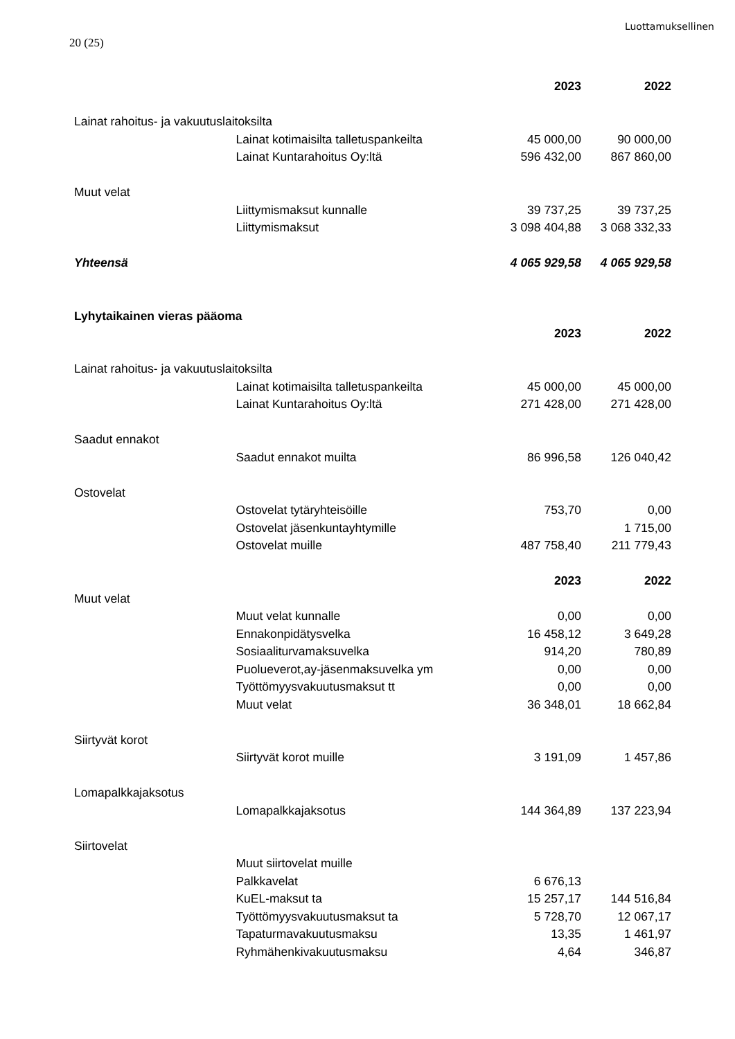Luottamuksellinen
20 (25)
| | | 2023 | 2022 |
| Lainat rahoitus- ja vakuutuslaitoksilta | | | |
| | Lainat kotimaisilta talletuspankeilta | 45 000,00 | 90 000,00 |
| | Lainat Kuntarahoitus Oy:ltä | 596 432,00 | 867 860,00 |
| Muut velat | | | |
| | Liittymismaksut kunnalle | 39 737,25 | 39 737,25 |
| | Liittymismaksut | 3 098 404,88 | 3 068 332,33 |
| Yhteensä | | 4 065 929,58 | 4 065 929,58 |
| Lyhytaikainen vieras pääoma | | | |
| | | 2023 | 2022 |
| Lainat rahoitus- ja vakuutuslaitoksilta | | | |
| | Lainat kotimaisilta talletuspankeilta | 45 000,00 | 45 000,00 |
| | Lainat Kuntarahoitus Oy:ltä | 271 428,00 | 271 428,00 |
| Saadut ennakot | | | |
| | Saadut ennakot muilta | 86 996,58 | 126 040,42 |
| Ostovelat | | | |
| | Ostovelat tytäryhteisöille | 753,70 | 0,00 |
| | Ostovelat jäsenkuntayhtymille | | 1 715,00 |
| | Ostovelat muille | 487 758,40 | 211 779,43 |
| | | 2023 | 2022 |
| Muut velat | | | |
| | Muut velat kunnalle | 0,00 | 0,00 |
| | Ennakonpidätysvelka | 16 458,12 | 3 649,28 |
| | Sosiaaliturvamaksuvelka | 914,20 | 780,89 |
| | Puolueverot,ay-jäsenmaksuvelka ym | 0,00 | 0,00 |
| | Työttömyysvakuutusmaksut tt | 0,00 | 0,00 |
| | Muut velat | 36 348,01 | 18 662,84 |
| Siirtyvät korot | | | |
| | Siirtyvät korot muille | 3 191,09 | 1 457,86 |
| Lomapalkkajaksotus | | | |
| | Lomapalkkajaksotus | 144 364,89 | 137 223,94 |
| Siirtovelat | | | |
| | Muut siirtovelat muille | | |
| | Palkkavelat | 6 676,13 | |
| | KuEL-maksut ta | 15 257,17 | 144 516,84 |
| | Työttömyysvakuutusmaksut ta | 5 728,70 | 12 067,17 |
| | Tapaturmavakuutusmaksu | 13,35 | 1 461,97 |
| | Ryhmähenkivakuutusmaksu | 4,64 | 346,87 |